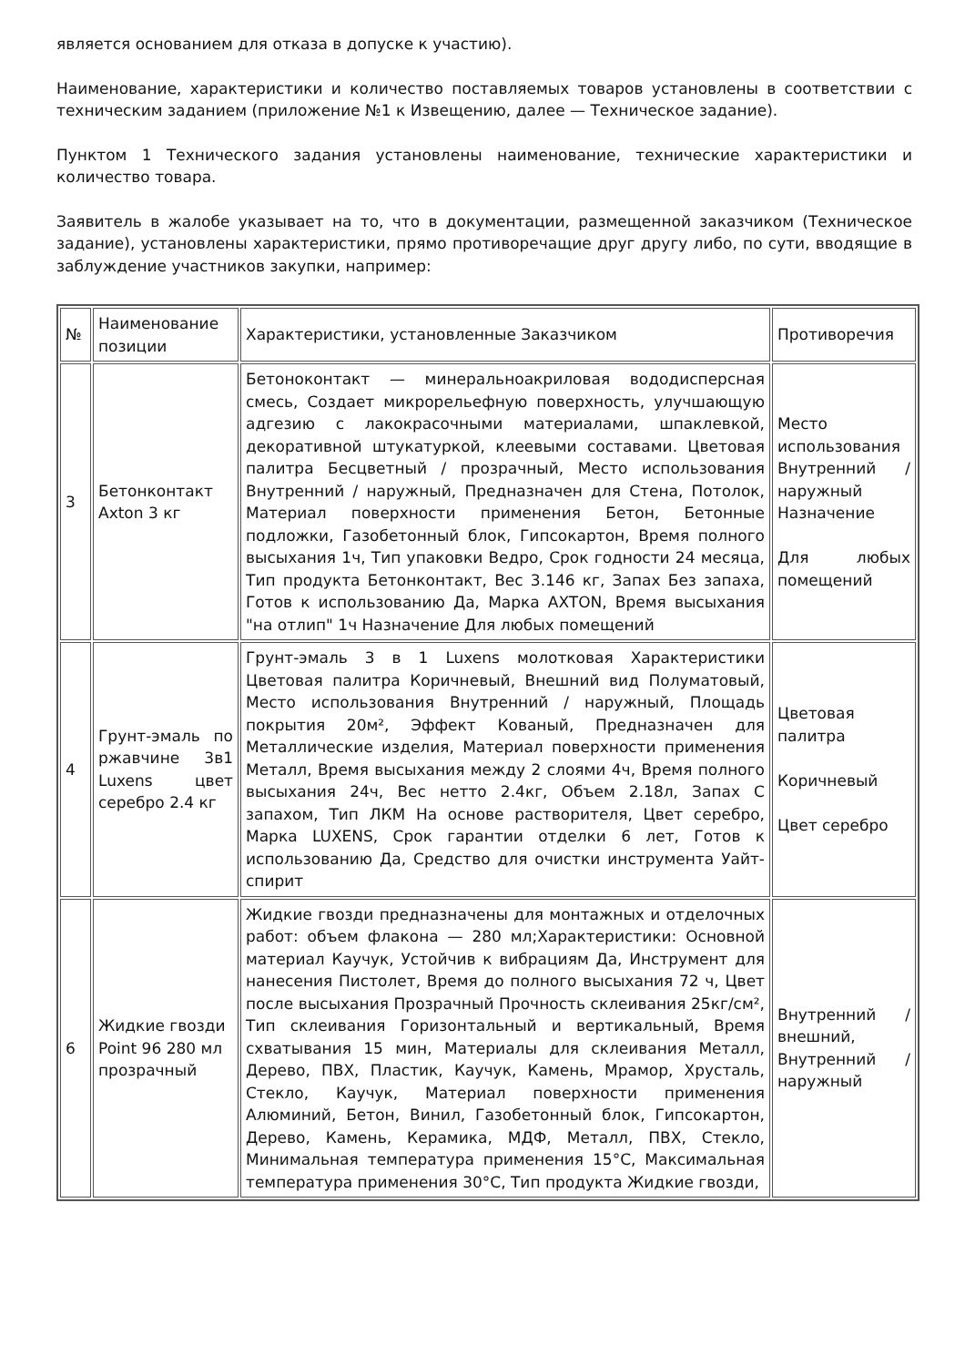является основанием для отказа в допуске к участию).
Наименование, характеристики и количество поставляемых товаров установлены в соответствии с техническим заданием (приложение №1 к Извещению, далее — Техническое задание).
Пунктом 1 Технического задания установлены наименование, технические характеристики и количество товара.
Заявитель в жалобе указывает на то, что в документации, размещенной заказчиком (Техническое задание), установлены характеристики, прямо противоречащие друг другу либо, по сути, вводящие в заблуждение участников закупки, например:
| № | Наименование позиции | Характеристики, установленные Заказчиком | Противоречия |
| 3 | Бетонконтакт Axton 3 кг | Бетоноконтакт — минеральноакриловая вододисперсная смесь, Создает микрорельефную поверхность, улучшающую адгезию с лакокрасочными материалами, шпаклевкой, декоративной штукатуркой, клеевыми составами. Цветовая палитра Бесцветный / прозрачный, Место использования Внутренний / наружный, Предназначен для Стена, Потолок, Материал поверхности применения Бетон, Бетонные подложки, Газобетонный блок, Гипсокартон, Время полного высыхания 1ч, Тип упаковки Ведро, Срок годности 24 месяца, Тип продукта Бетонконтакт, Вес 3.146 кг, Запах Без запаха, Готов к использованию Да, Марка AXTON, Время высыхания "на отлип" 1ч Назначение Для любых помещений | Место использования Внутренний / наружный Назначение Для любых помещений |
| 4 | Грунт-эмаль по ржавчине 3в1 Luxens цвет серебро 2.4 кг | Грунт-эмаль 3 в 1 Luxens молотковая Характеристики Цветовая палитра Коричневый, Внешний вид Полуматовый, Место использования Внутренний / наружный, Площадь покрытия 20м², Эффект Кованый, Предназначен для Металлические изделия, Материал поверхности применения Металл, Время высыхания между 2 слоями 4ч, Время полного высыхания 24ч, Вес нетто 2.4кг, Объем 2.18л, Запах С запахом, Тип ЛКМ На основе растворителя, Цвет серебро, Марка LUXENS, Срок гарантии отделки 6 лет, Готов к использованию Да, Средство для очистки инструмента Уайт-спирит | Цветовая палитра Коричневый Цвет серебро |
| 6 | Жидкие гвозди Point 96 280 мл прозрачный | Жидкие гвозди предназначены для монтажных и отделочных работ: объем флакона — 280 мл;Характеристики: Основной материал Каучук, Устойчив к вибрациям Да, Инструмент для нанесения Пистолет, Время до полного высыхания 72 ч, Цвет после высыхания Прозрачный Прочность склеивания 25кг/см², Тип склеивания Горизонтальный и вертикальный, Время схватывания 15 мин, Материалы для склеивания Металл, Дерево, ПВХ, Пластик, Каучук, Камень, Мрамор, Хрусталь, Стекло, Каучук, Материал поверхности применения Алюминий, Бетон, Винил, Газобетонный блок, Гипсокартон, Дерево, Камень, Керамика, МДФ, Металл, ПВХ, Стекло, Минимальная температура применения 15°С, Максимальная температура применения 30°С, Тип продукта Жидкие гвозди, | Внутренний / внешний, Внутренний / наружный |